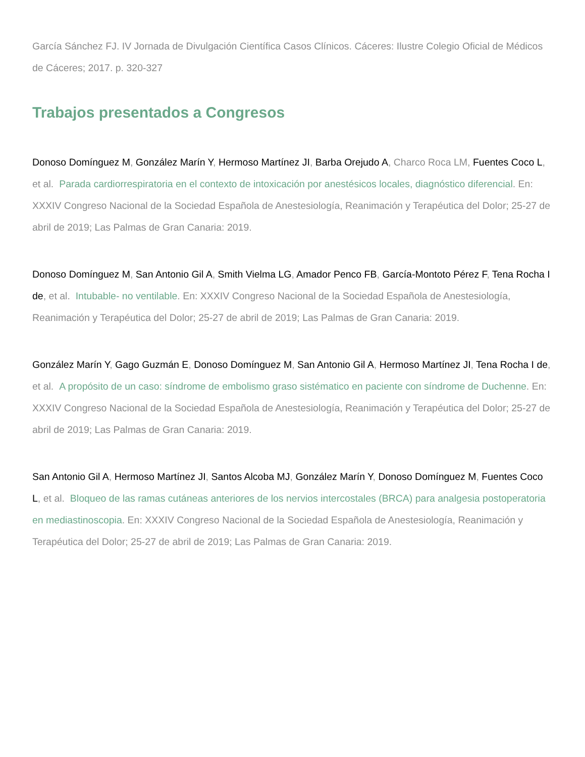García Sánchez FJ. IV Jornada de Divulgación Científica Casos Clínicos. Cáceres: Ilustre Colegio Oficial de Médicos de Cáceres; 2017. p. 320-327
Trabajos presentados a Congresos
Donoso Domínguez M, González Marín Y, Hermoso Martínez JI, Barba Orejudo A, Charco Roca LM, Fuentes Coco L, et al. Parada cardiorrespiratoria en el contexto de intoxicación por anestésicos locales, diagnóstico diferencial. En: XXXIV Congreso Nacional de la Sociedad Española de Anestesiología, Reanimación y Terapéutica del Dolor; 25-27 de abril de 2019; Las Palmas de Gran Canaria: 2019.
Donoso Domínguez M, San Antonio Gil A, Smith Vielma LG, Amador Penco FB, García-Montoto Pérez F, Tena Rocha I de, et al. Intubable- no ventilable. En: XXXIV Congreso Nacional de la Sociedad Española de Anestesiología, Reanimación y Terapéutica del Dolor; 25-27 de abril de 2019; Las Palmas de Gran Canaria: 2019.
González Marín Y, Gago Guzmán E, Donoso Domínguez M, San Antonio Gil A, Hermoso Martínez JI, Tena Rocha I de, et al. A propósito de un caso: síndrome de embolismo graso sistématico en paciente con síndrome de Duchenne. En: XXXIV Congreso Nacional de la Sociedad Española de Anestesiología, Reanimación y Terapéutica del Dolor; 25-27 de abril de 2019; Las Palmas de Gran Canaria: 2019.
San Antonio Gil A, Hermoso Martínez JI, Santos Alcoba MJ, González Marín Y, Donoso Domínguez M, Fuentes Coco L, et al. Bloqueo de las ramas cutáneas anteriores de los nervios intercostales (BRCA) para analgesia postoperatoria en mediastinoscopia. En: XXXIV Congreso Nacional de la Sociedad Española de Anestesiología, Reanimación y Terapéutica del Dolor; 25-27 de abril de 2019; Las Palmas de Gran Canaria: 2019.